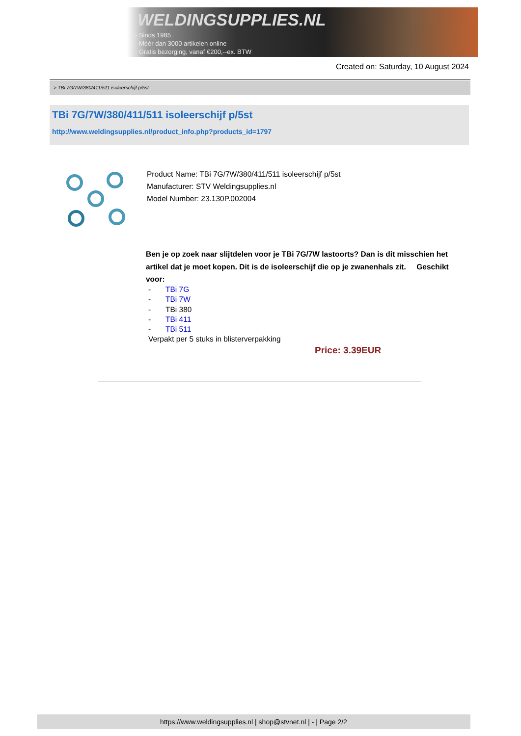WELDINGSUPPLIES.NL
- Sinds 1985
- Méér dan 3000 artikelen online
- Gratis bezorging, vanaf €200,--ex. BTW
Created on: Saturday, 10 August 2024
> TBi 7G/7W/380/411/511 isoleerschijf p/5st
TBi 7G/7W/380/411/511 isoleerschijf p/5st
http://www.weldingsupplies.nl/product_info.php?products_id=1797
Product Name: TBi 7G/7W/380/411/511 isoleerschijf p/5st
Manufacturer: STV Weldingsupplies.nl
Model Number: 23.130P.002004
Ben je op zoek naar slijtdelen voor je TBi 7G/7W lastoorts? Dan is dit misschien het artikel dat je moet kopen. Dit is de isoleerschijf die op je zwanenhals zit. Geschikt voor:
- TBi 7G
- TBi 7W
- TBi 380
- TBi 411
- TBi 511
Verpakt per 5 stuks in blisterverpakking
Price: 3.39EUR
https://www.weldingsupplies.nl | shop@stvnet.nl | - | Page 2/2